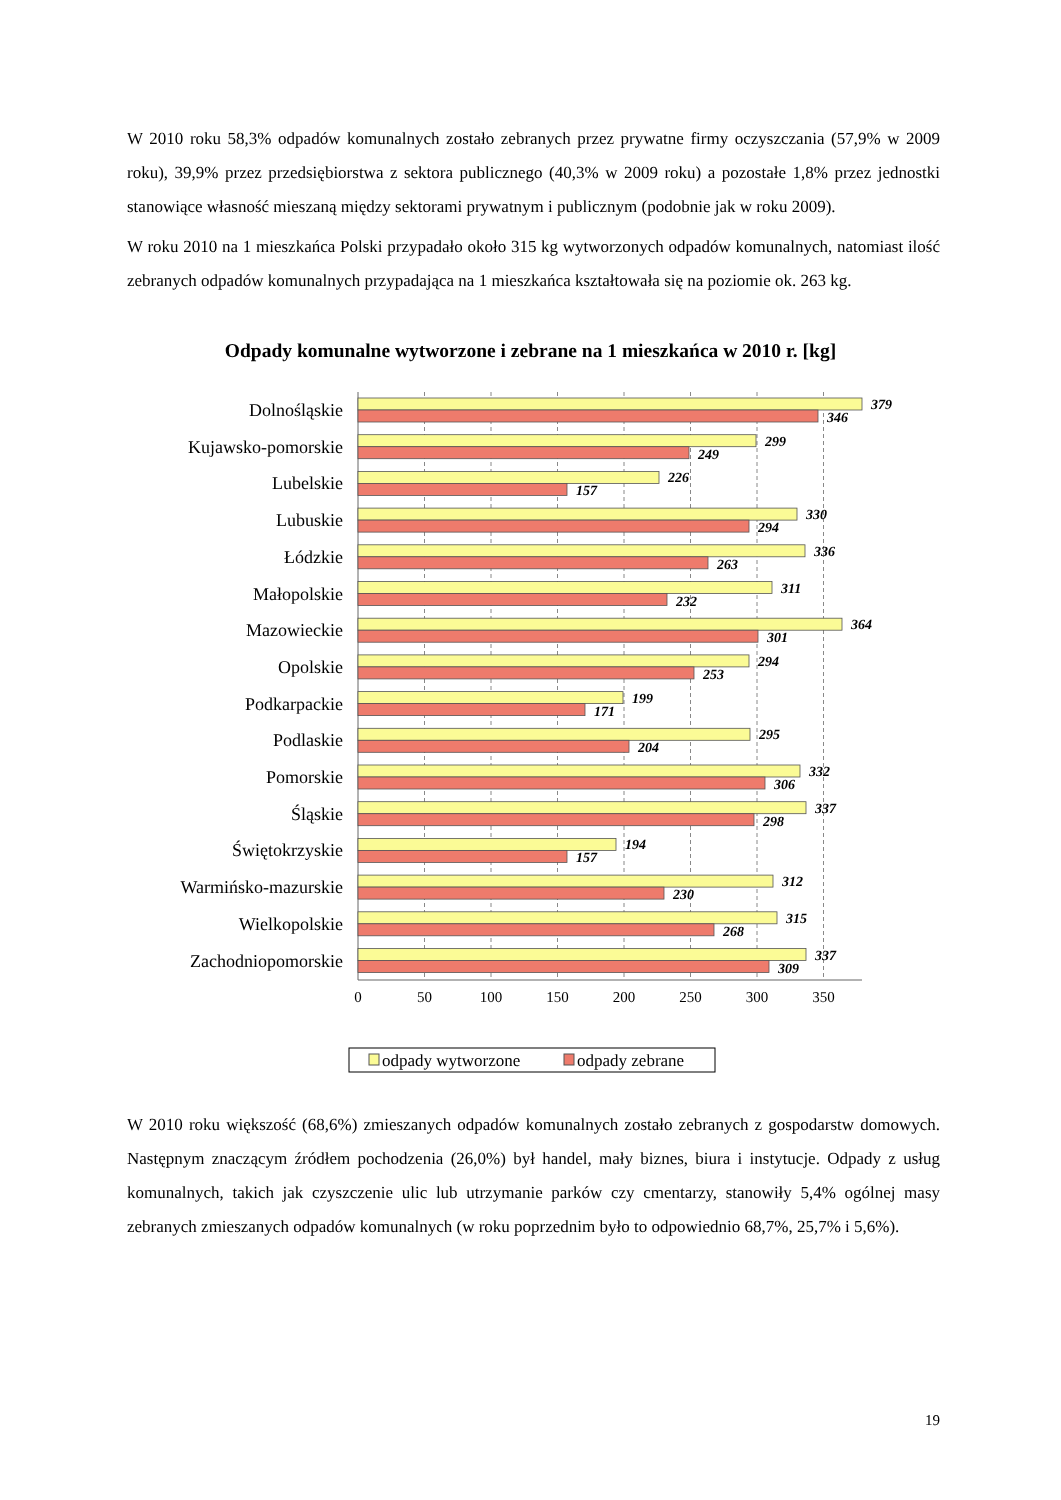W 2010 roku 58,3% odpadów komunalnych zostało zebranych przez prywatne firmy oczyszczania (57,9% w 2009 roku), 39,9% przez przedsiębiorstwa z sektora publicznego (40,3% w 2009 roku) a pozostałe 1,8% przez jednostki stanowiące własność mieszaną między sektorami prywatnym i publicznym (podobnie jak w roku 2009).
W roku 2010 na 1 mieszkańca Polski przypadało około 315 kg wytworzonych odpadów komunalnych, natomiast ilość zebranych odpadów komunalnych przypadająca na 1 mieszkańca kształtowała się na poziomie ok. 263 kg.
Odpady komunalne wytworzone i zebrane na 1 mieszkańca w 2010 r. [kg]
0
50
100
150
200
250
300
350
Dolnośląskie
Kujawsko-pomorskie
Lubelskie
Lubuskie
Łódzkie
Małopolskie
Mazowieckie
Opolskie
Podkarpackie
Podlaskie
Pomorskie
Śląskie
Świętokrzyskie
Warmińsko-mazurskie
Wielkopolskie
Zachodniopomorskie
379
346
299
249
226
157
330
294
336
263
311
232
364
301
294
253
199
171
295
204
332
306
337
298
194
157
312
230
315
268
337
309
odpady wytworzone
odpady zebrane
W 2010 roku większość (68,6%) zmieszanych odpadów komunalnych zostało zebranych z gospodarstw domowych. Następnym znaczącym źródłem pochodzenia (26,0%) był handel, mały biznes, biura i instytucje. Odpady z usług komunalnych, takich jak czyszczenie ulic lub utrzymanie parków czy cmentarzy, stanowiły 5,4% ogólnej masy zebranych zmieszanych odpadów komunalnych (w roku poprzednim było to odpowiednio 68,7%, 25,7% i 5,6%).
19